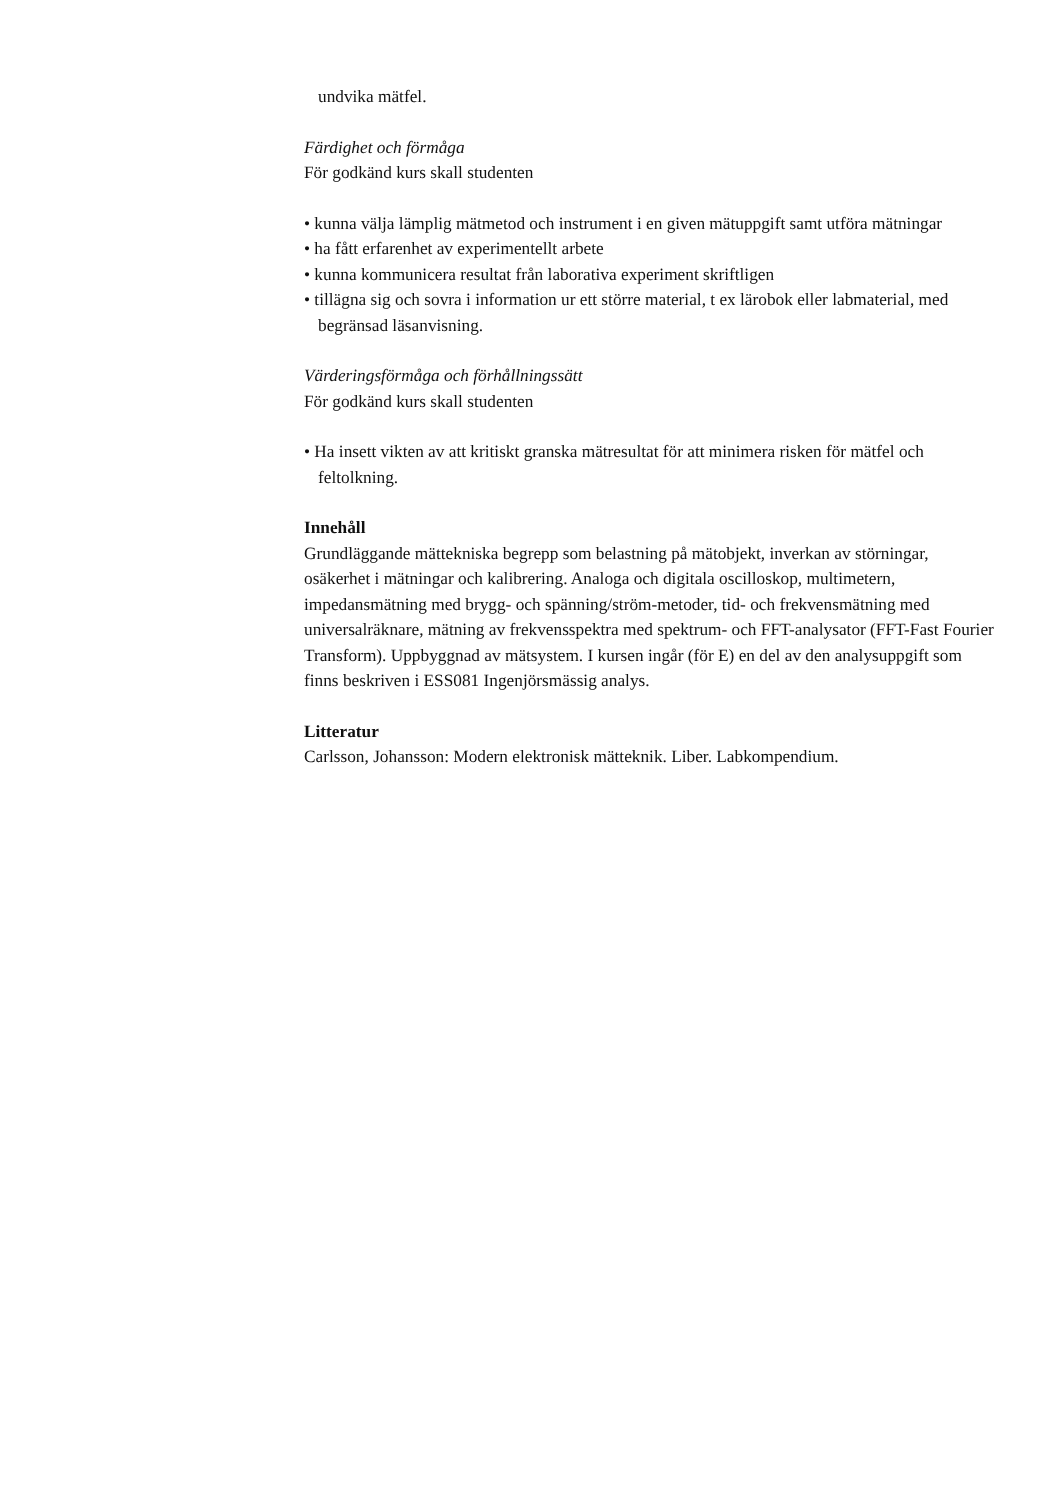undvika mätfel.
Färdighet och förmåga
För godkänd kurs skall studenten
• kunna välja lämplig mätmetod och instrument i en given mätuppgift samt utföra mätningar
• ha fått erfarenhet av experimentellt arbete
• kunna kommunicera resultat från laborativa experiment skriftligen
• tillägna sig och sovra i information ur ett större material, t ex lärobok eller labmaterial, med begränsad läsanvisning.
Värderingsförmåga och förhållningssätt
För godkänd kurs skall studenten
• Ha insett vikten av att kritiskt granska mätresultat för att minimera risken för mätfel och feltolkning.
Innehåll
Grundläggande mättekniska begrepp som belastning på mätobjekt, inverkan av störningar, osäkerhet i mätningar och kalibrering. Analoga och digitala oscilloskop, multimetern, impedansmätning med brygg- och spänning/ström-metoder, tid- och frekvensmätning med universalräknare, mätning av frekvensspektra med spektrum- och FFT-analysator (FFT-Fast Fourier Transform). Uppbyggnad av mätsystem. I kursen ingår (för E) en del av den analysuppgift som finns beskriven i ESS081 Ingenjörsmässig analys.
Litteratur
Carlsson, Johansson: Modern elektronisk mätteknik. Liber. Labkompendium.